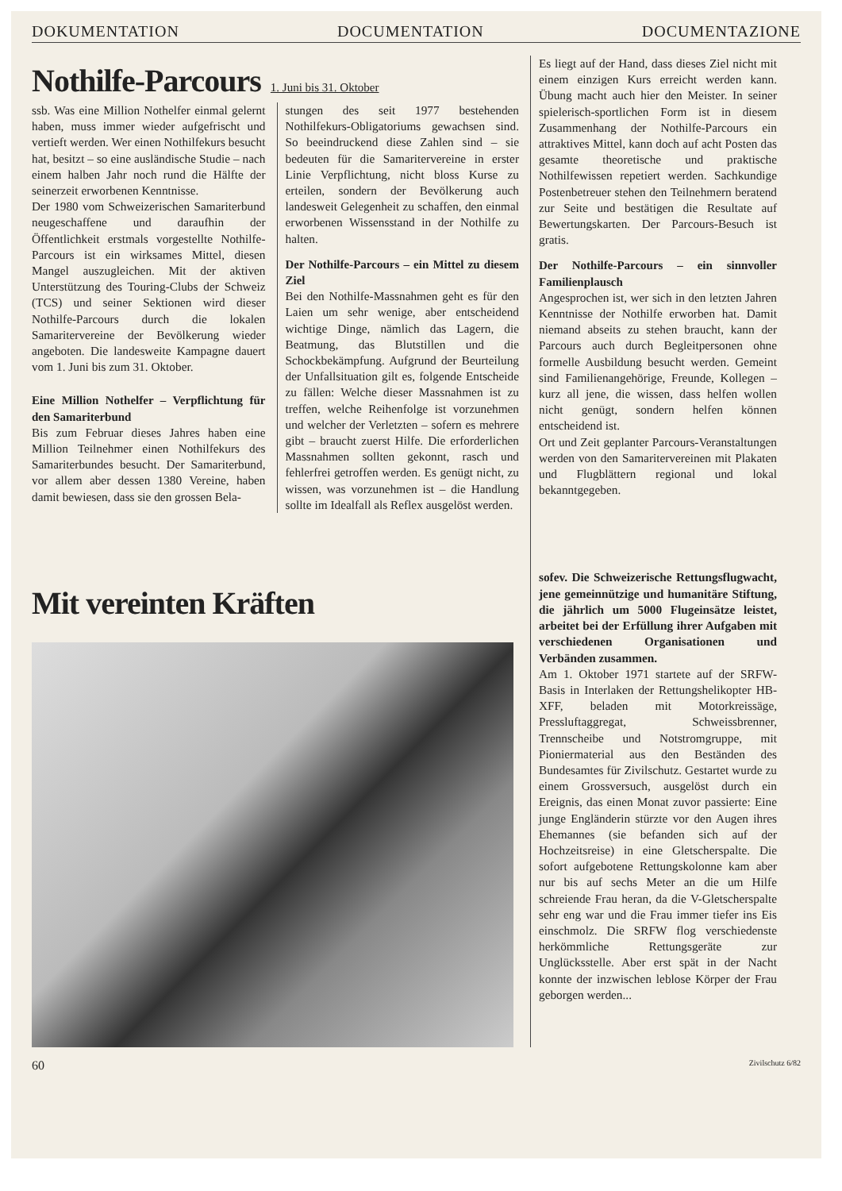DOKUMENTATION DOCUMENTATION DOCUMENTAZIONE
Nothilfe-Parcours
1. Juni bis 31. Oktober
ssb. Was eine Million Nothelfer einmal gelernt haben, muss immer wieder aufgefrischt und vertieft werden. Wer einen Nothilfekurs besucht hat, besitzt – so eine ausländische Studie – nach einem halben Jahr noch rund die Hälfte der seinerzeit erworbenen Kenntnisse.
Der 1980 vom Schweizerischen Samariterbund neugeschaffene und daraufhin der Öffentlichkeit erstmals vorgestellte Nothilfe-Parcours ist ein wirksames Mittel, diesen Mangel auszugleichen. Mit der aktiven Unterstützung des Touring-Clubs der Schweiz (TCS) und seiner Sektionen wird dieser Nothilfe-Parcours durch die lokalen Samaritervereine der Bevölkerung wieder angeboten. Die landesweite Kampagne dauert vom 1. Juni bis zum 31. Oktober.
Eine Million Nothelfer – Verpflichtung für den Samariterbund
Bis zum Februar dieses Jahres haben eine Million Teilnehmer einen Nothilfekurs des Samariterbundes besucht. Der Samariterbund, vor allem aber dessen 1380 Vereine, haben damit bewiesen, dass sie den grossen Bela-
stungen des seit 1977 bestehenden Nothilfekurs-Obligatoriums gewachsen sind. So beeindruckend diese Zahlen sind – sie bedeuten für die Samaritervereine in erster Linie Verpflichtung, nicht bloss Kurse zu erteilen, sondern der Bevölkerung auch landesweit Gelegenheit zu schaffen, den einmal erworbenen Wissensstand in der Nothilfe zu halten.
Der Nothilfe-Parcours – ein Mittel zu diesem Ziel
Bei den Nothilfe-Massnahmen geht es für den Laien um sehr wenige, aber entscheidend wichtige Dinge, nämlich das Lagern, die Beatmung, das Blutstillen und die Schockbekämpfung. Aufgrund der Beurteilung der Unfallsituation gilt es, folgende Entscheide zu fällen: Welche dieser Massnahmen ist zu treffen, welche Reihenfolge ist vorzunehmen und welcher der Verletzten – sofern es mehrere gibt – braucht zuerst Hilfe. Die erforderlichen Massnahmen sollten gekonnt, rasch und fehlerfrei getroffen werden. Es genügt nicht, zu wissen, was vorzunehmen ist – die Handlung sollte im Idealfall als Reflex ausgelöst werden.
Mit vereinten Kräften
Es liegt auf der Hand, dass dieses Ziel nicht mit einem einzigen Kurs erreicht werden kann. Übung macht auch hier den Meister. In seiner spielerisch-sportlichen Form ist in diesem Zusammenhang der Nothilfe-Parcours ein attraktives Mittel, kann doch auf acht Posten das gesamte theoretische und praktische Nothilfewissen repetiert werden. Sachkundige Postenbetreuer stehen den Teilnehmern beratend zur Seite und bestätigen die Resultate auf Bewertungskarten. Der Parcours-Besuch ist gratis.
Der Nothilfe-Parcours – ein sinnvoller Familienplausch
Angesprochen ist, wer sich in den letzten Jahren Kenntnisse der Nothilfe erworben hat. Damit niemand abseits zu stehen braucht, kann der Parcours auch durch Begleitpersonen ohne formelle Ausbildung besucht werden. Gemeint sind Familienangehörige, Freunde, Kollegen – kurz all jene, die wissen, dass helfen wollen nicht genügt, sondern helfen können entscheidend ist.
Ort und Zeit geplanter Parcours-Veranstaltungen werden von den Samaritervereinen mit Plakaten und Flugblättern regional und lokal bekanntgegeben.
sofev. Die Schweizerische Rettungsflugwacht, jene gemeinnützige und humanitäre Stiftung, die jährlich um 5000 Flugeinsätze leistet, arbeitet bei der Erfüllung ihrer Aufgaben mit verschiedenen Organisationen und Verbänden zusammen.
Am 1. Oktober 1971 startete auf der SRFW-Basis in Interlaken der Rettungshelikopter HB-XFF, beladen mit Motorkreissäge, Pressluftaggregat, Schweissbrenner, Trennscheibe und Notstromgruppe, mit Pioniermaterial aus den Beständen des Bundesamtes für Zivilschutz. Gestartet wurde zu einem Grossversuch, ausgelöst durch ein Ereignis, das einen Monat zuvor passierte: Eine junge Engländerin stürzte vor den Augen ihres Ehemannes (sie befanden sich auf der Hochzeitsreise) in eine Gletscherspalte. Die sofort aufgebotene Rettungskolonne kam aber nur bis auf sechs Meter an die um Hilfe schreiende Frau heran, da die V-Gletscherspalte sehr eng war und die Frau immer tiefer ins Eis einschmolz. Die SRFW flog verschiedenste herkömmliche Rettungsgeräte zur Unglücksstelle. Aber erst spät in der Nacht konnte der inzwischen leblose Körper der Frau geborgen werden...
60 Zivilschutz 6/82